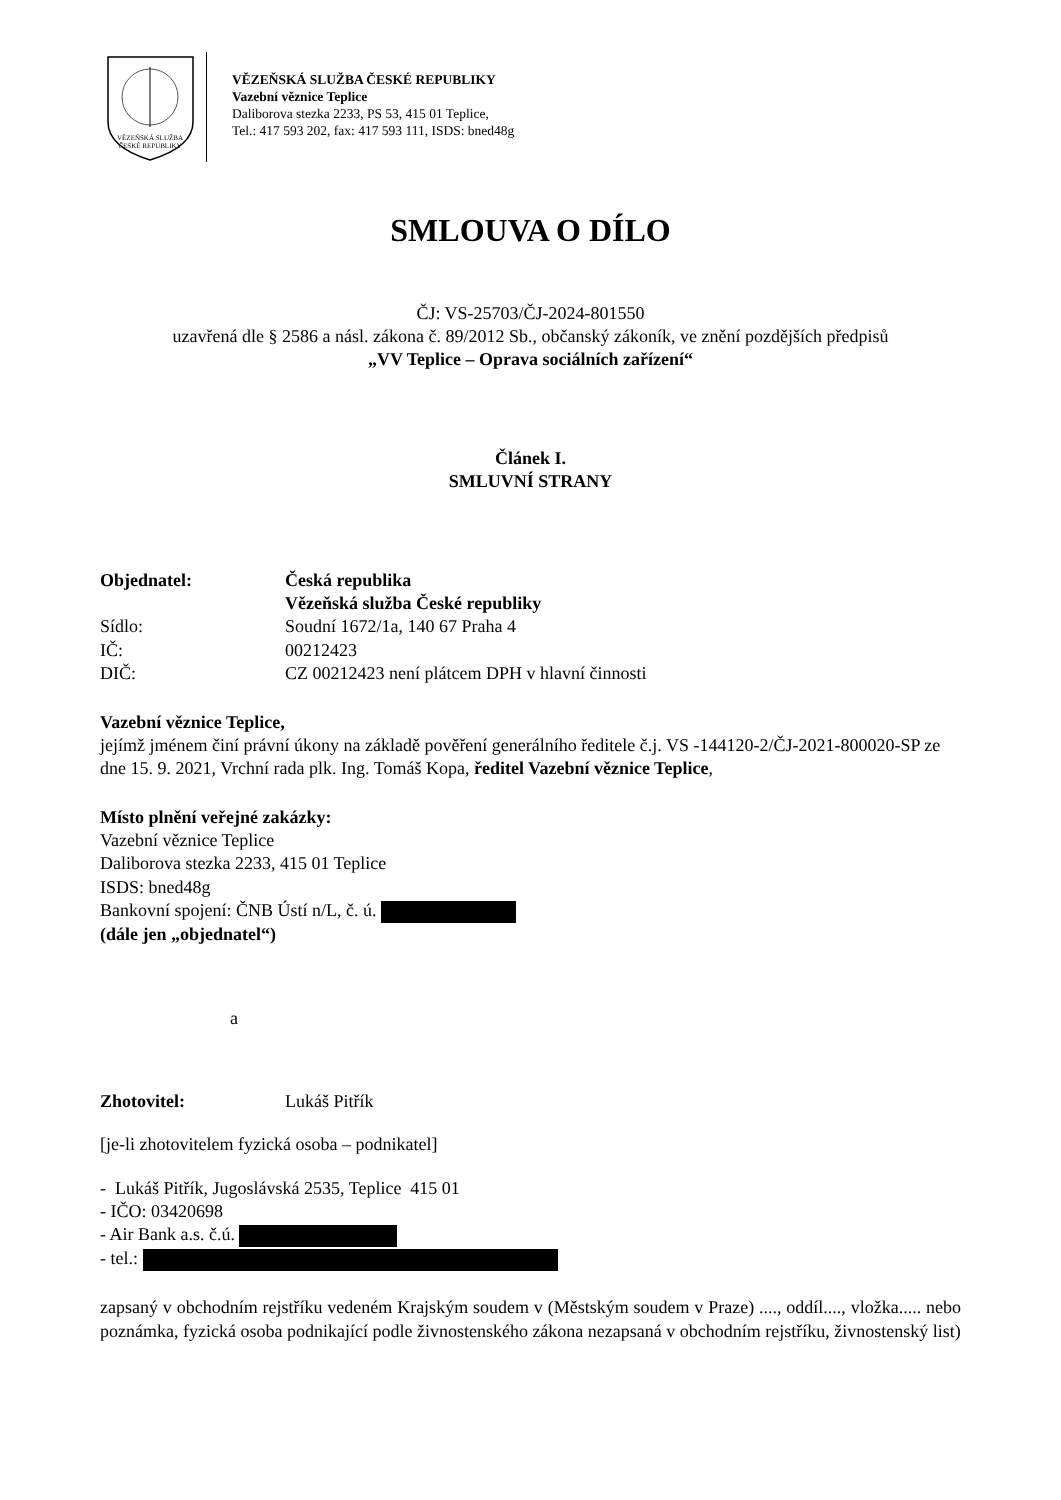VĚZEŇSKÁ SLUŽBA
ČESKÉ REPUBLIKY
VĚZEŇSKÁ SLUŽBA ČESKÉ REPUBLIKY
Vazební věznice Teplice
Daliborova stezka 2233, PS 53, 415 01 Teplice,
Tel.: 417 593 202, fax: 417 593 111, ISDS: bned48g
SMLOUVA O DÍLO
ČJ: VS-25703/ČJ-2024-801550
uzavřená dle § 2586 a násl. zákona č. 89/2012 Sb., občanský zákoník, ve znění pozdějších předpisů
„VV Teplice – Oprava sociálních zařízení“
Článek I.
SMLUVNÍ STRANY
Objednatel: Česká republika
Vězeňská služba České republiky
Sídlo: Soudní 1672/1a, 140 67 Praha 4
IČ: 00212423
DIČ: CZ 00212423 není plátcem DPH v hlavní činnosti
Vazební věznice Teplice,
jejímž jménem činí právní úkony na základě pověření generálního ředitele č.j. VS -144120-2/ČJ-2021-800020-SP ze dne 15. 9. 2021, Vrchní rada plk. Ing. Tomáš Kopa, ředitel Vazební věznice Teplice,
Místo plnění veřejné zakázky:
Vazební věznice Teplice
Daliborova stezka 2233, 415 01 Teplice
ISDS: bned48g
Bankovní spojení: ČNB Ústí n/L, č. ú.
(dále jen „objednatel“)
a
Zhotovitel: Lukáš Pitřík
[je-li zhotovitelem fyzická osoba – podnikatel]
- Lukáš Pitřík, Jugoslávská 2535, Teplice 415 01
- IČO: 03420698
- Air Bank a.s. č.ú.
- tel.:
zapsaný v obchodním rejstříku vedeném Krajským soudem v (Městským soudem v Praze) ...., oddíl...., vložka..... nebo poznámka, fyzická osoba podnikající podle živnostenského zákona nezapsaná v obchodním rejstříku, živnostenský list)